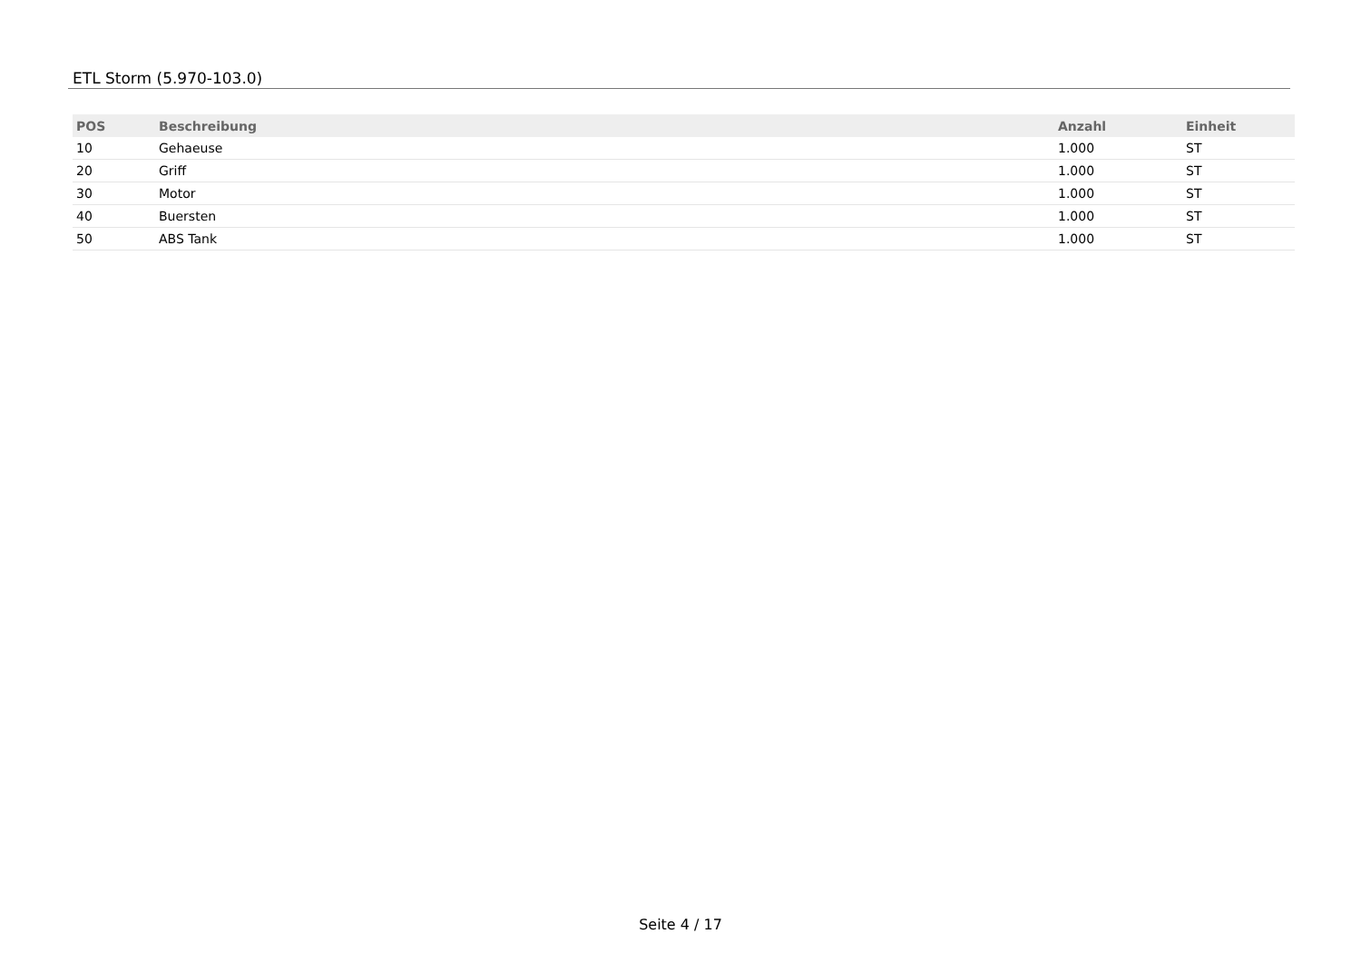ETL Storm (5.970-103.0)
| POS | Beschreibung | Anzahl | Einheit |
| --- | --- | --- | --- |
| 10 | Gehaeuse | 1.000 | ST |
| 20 | Griff | 1.000 | ST |
| 30 | Motor | 1.000 | ST |
| 40 | Buersten | 1.000 | ST |
| 50 | ABS Tank | 1.000 | ST |
Seite 4 / 17